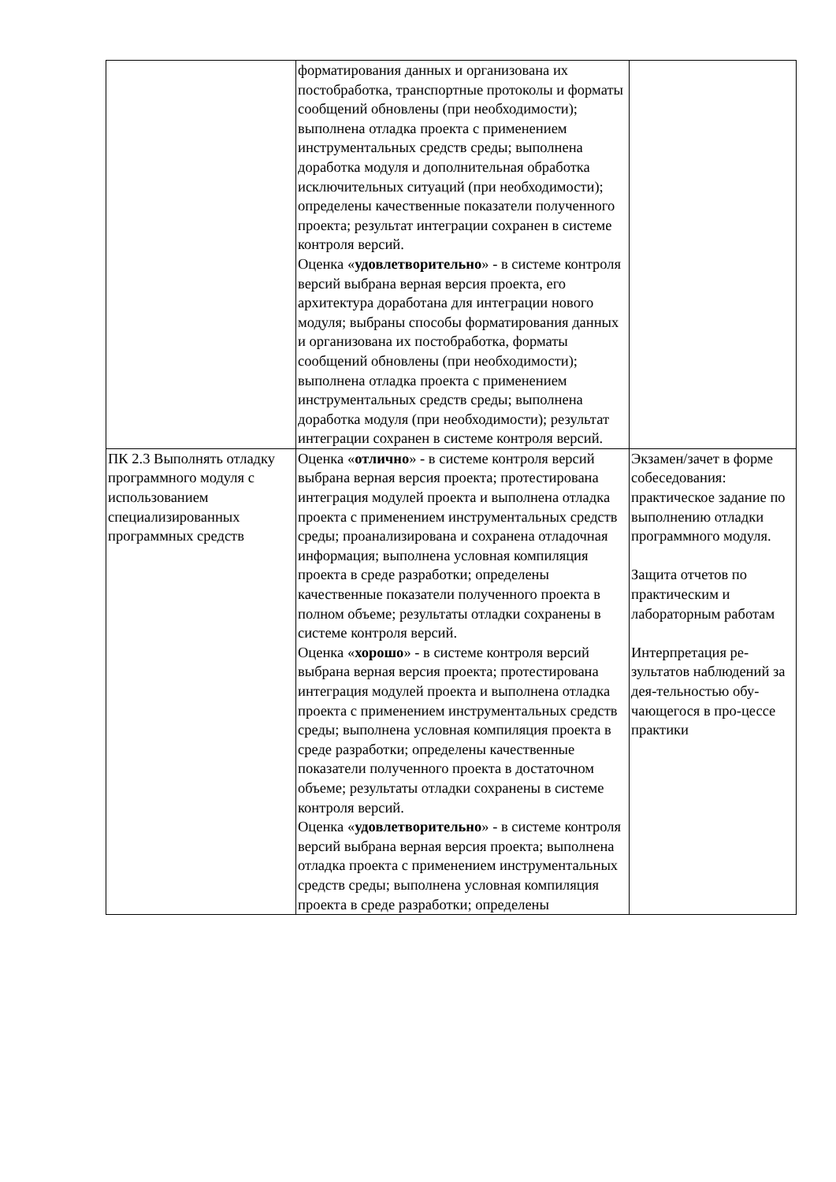| | форматирования данных и организована их постобработка, транспортные протоколы и форматы сообщений обновлены (при необходимости); выполнена отладка проекта с применением инструментальных средств среды; выполнена доработка модуля и дополнительная обработка исключительных ситуаций (при необходимости); определены качественные показатели полученного проекта; результат интеграции сохранен в системе контроля версий. Оценка « удовлетворительно » - в системе контроля версий выбрана верная версия проекта, его архитектура доработана для интеграции нового модуля; выбраны способы форматирования данных и организована их постобработка, форматы сообщений обновлены (при необходимости); выполнена отладка проекта с применением инструментальных средств среды; выполнена доработка модуля (при необходимости); результат интеграции сохранен в системе контроля версий. | |
| ПК 2.3 Выполнять отладку программного модуля с использованием специализированных программных средств | Оценка « отлично » - в системе контроля версий выбрана верная версия проекта; протестирована интеграция модулей проекта и выполнена отладка проекта с применением инструментальных средств среды; проанализирована и сохранена отладочная информация; выполнена условная компиляция проекта в среде разработки; определены качественные показатели полученного проекта в полном объеме; результаты отладки сохранены в системе контроля версий. Оценка « хорошо » - в системе контроля версий выбрана верная версия проекта; протестирована интеграция модулей проекта и выполнена отладка проекта с применением инструментальных средств среды; выполнена условная компиляция проекта в среде разработки; определены качественные показатели полученного проекта в достаточном объеме; результаты отладки сохранены в системе контроля версий. Оценка « удовлетворительно » - в системе контроля версий выбрана верная версия проекта; выполнена отладка проекта с применением инструментальных средств среды; выполнена условная компиляция проекта в среде разработки; определены | Экзамен/зачет в форме собеседования: практическое задание по выполнению отладки программного модуля. Защита отчетов по практическим и лабораторным работам Интерпретация ре-зультатов наблюдений за дея-тельностью обу-чающегося в про-цессе практики |